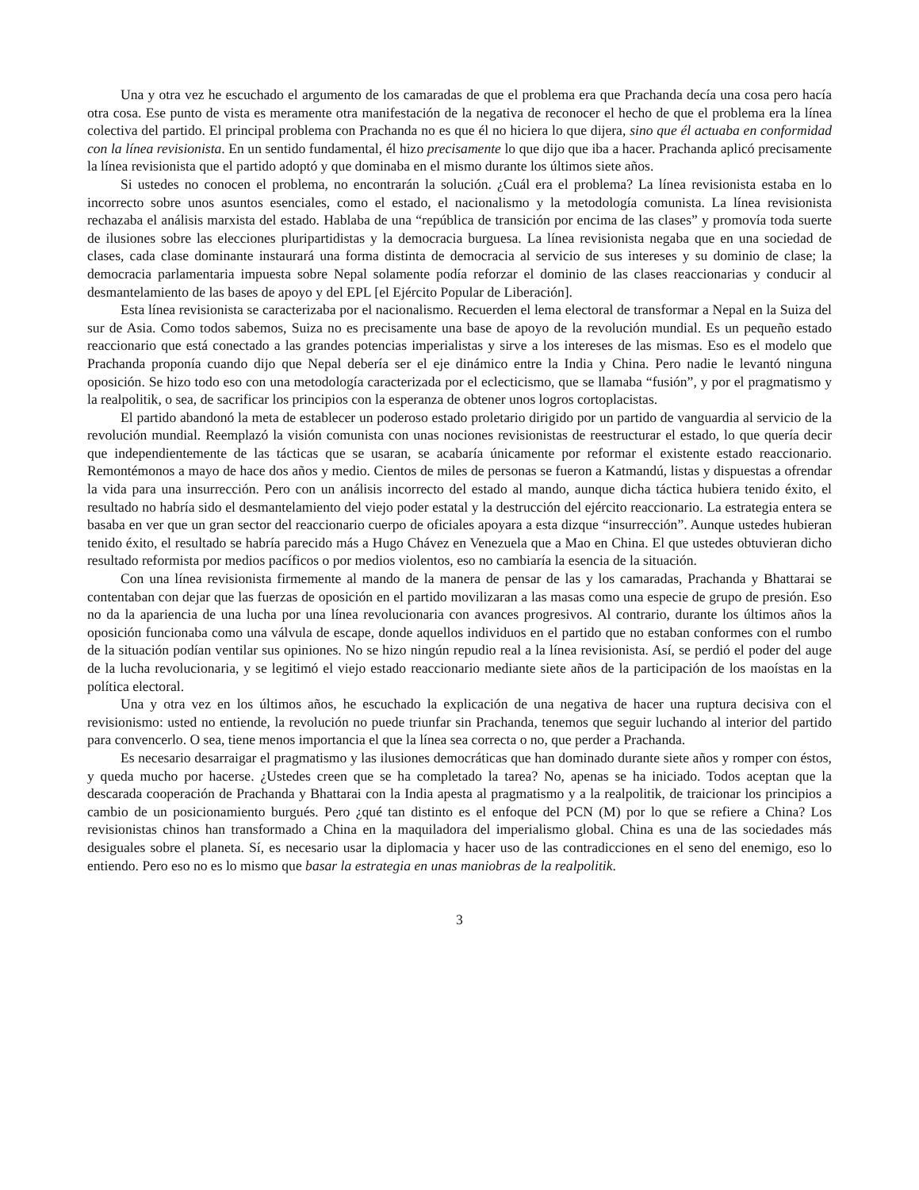Una y otra vez he escuchado el argumento de los camaradas de que el problema era que Prachanda decía una cosa pero hacía otra cosa. Ese punto de vista es meramente otra manifestación de la negativa de reconocer el hecho de que el problema era la línea colectiva del partido. El principal problema con Prachanda no es que él no hiciera lo que dijera, sino que él actuaba en conformidad con la línea revisionista. En un sentido fundamental, él hizo precisamente lo que dijo que iba a hacer. Prachanda aplicó precisamente la línea revisionista que el partido adoptó y que dominaba en el mismo durante los últimos siete años.
Si ustedes no conocen el problema, no encontrarán la solución. ¿Cuál era el problema? La línea revisionista estaba en lo incorrecto sobre unos asuntos esenciales, como el estado, el nacionalismo y la metodología comunista. La línea revisionista rechazaba el análisis marxista del estado. Hablaba de una “república de transición por encima de las clases” y promovía toda suerte de ilusiones sobre las elecciones pluripartidistas y la democracia burguesa. La línea revisionista negaba que en una sociedad de clases, cada clase dominante instaurará una forma distinta de democracia al servicio de sus intereses y su dominio de clase; la democracia parlamentaria impuesta sobre Nepal solamente podía reforzar el dominio de las clases reaccionarias y conducir al desmantelamiento de las bases de apoyo y del EPL [el Ejército Popular de Liberación].
Esta línea revisionista se caracterizaba por el nacionalismo. Recuerden el lema electoral de transformar a Nepal en la Suiza del sur de Asia. Como todos sabemos, Suiza no es precisamente una base de apoyo de la revolución mundial. Es un pequeño estado reaccionario que está conectado a las grandes potencias imperialistas y sirve a los intereses de las mismas. Eso es el modelo que Prachanda proponía cuando dijo que Nepal debería ser el eje dinámico entre la India y China. Pero nadie le levantó ninguna oposición. Se hizo todo eso con una metodología caracterizada por el eclecticismo, que se llamaba “fusión”, y por el pragmatismo y la realpolitik, o sea, de sacrificar los principios con la esperanza de obtener unos logros cortoplacistas.
El partido abandonó la meta de establecer un poderoso estado proletario dirigido por un partido de vanguardia al servicio de la revolución mundial. Reemplazó la visión comunista con unas nociones revisionistas de reestructurar el estado, lo que quería decir que independientemente de las tácticas que se usaran, se acabaría únicamente por reformar el existente estado reaccionario. Remontémonos a mayo de hace dos años y medio. Cientos de miles de personas se fueron a Katmandú, listas y dispuestas a ofrendar la vida para una insurrección. Pero con un análisis incorrecto del estado al mando, aunque dicha táctica hubiera tenido éxito, el resultado no habría sido el desmantelamiento del viejo poder estatal y la destrucción del ejército reaccionario. La estrategia entera se basaba en ver que un gran sector del reaccionario cuerpo de oficiales apoyara a esta dizque “insurrección”. Aunque ustedes hubieran tenido éxito, el resultado se habría parecido más a Hugo Chávez en Venezuela que a Mao en China. El que ustedes obtuvieran dicho resultado reformista por medios pacíficos o por medios violentos, eso no cambiaría la esencia de la situación.
Con una línea revisionista firmemente al mando de la manera de pensar de las y los camaradas, Prachanda y Bhattarai se contentaban con dejar que las fuerzas de oposición en el partido movilizaran a las masas como una especie de grupo de presión. Eso no da la apariencia de una lucha por una línea revolucionaria con avances progresivos. Al contrario, durante los últimos años la oposición funcionaba como una válvula de escape, donde aquellos individuos en el partido que no estaban conformes con el rumbo de la situación podían ventilar sus opiniones. No se hizo ningún repudio real a la línea revisionista. Así, se perdió el poder del auge de la lucha revolucionaria, y se legitimó el viejo estado reaccionario mediante siete años de la participación de los maoístas en la política electoral.
Una y otra vez en los últimos años, he escuchado la explicación de una negativa de hacer una ruptura decisiva con el revisionismo: usted no entiende, la revolución no puede triunfar sin Prachanda, tenemos que seguir luchando al interior del partido para convencerlo. O sea, tiene menos importancia el que la línea sea correcta o no, que perder a Prachanda.
Es necesario desarraigar el pragmatismo y las ilusiones democráticas que han dominado durante siete años y romper con éstos, y queda mucho por hacerse. ¿Ustedes creen que se ha completado la tarea? No, apenas se ha iniciado. Todos aceptan que la descarada cooperación de Prachanda y Bhattarai con la India apesta al pragmatismo y a la realpolitik, de traicionar los principios a cambio de un posicionamiento burgués. Pero ¿qué tan distinto es el enfoque del PCN (M) por lo que se refiere a China? Los revisionistas chinos han transformado a China en la maquiladora del imperialismo global. China es una de las sociedades más desiguales sobre el planeta. Sí, es necesario usar la diplomacia y hacer uso de las contradicciones en el seno del enemigo, eso lo entiendo. Pero eso no es lo mismo que basar la estrategia en unas maniobras de la realpolitik.
3